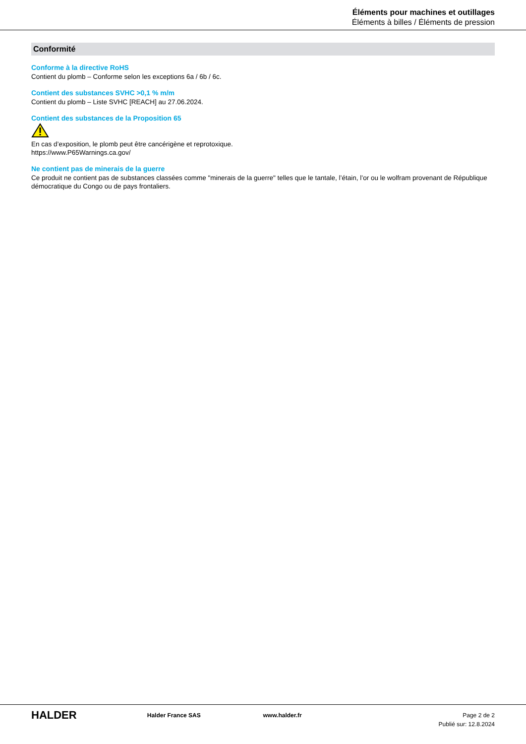Éléments pour machines et outillages
Éléments à billes / Éléments de pression
Conformité
Conforme à la directive RoHS
Contient du plomb – Conforme selon les exceptions 6a / 6b / 6c.
Contient des substances SVHC >0,1 % m/m
Contient du plomb – Liste SVHC [REACH] au 27.06.2024.
Contient des substances de la Proposition 65
En cas d’exposition, le plomb peut être cancérigène et reprotoxique.
https://www.P65Warnings.ca.gov/
Ne contient pas de minerais de la guerre
Ce produit ne contient pas de substances classées comme "minerais de la guerre" telles que le tantale, l’étain, l’or ou le wolfram provenant de République démocratique du Congo ou de pays frontaliers.
HALDER
Halder France SAS www.halder.fr Page 2 de 2
Publié sur: 12.8.2024